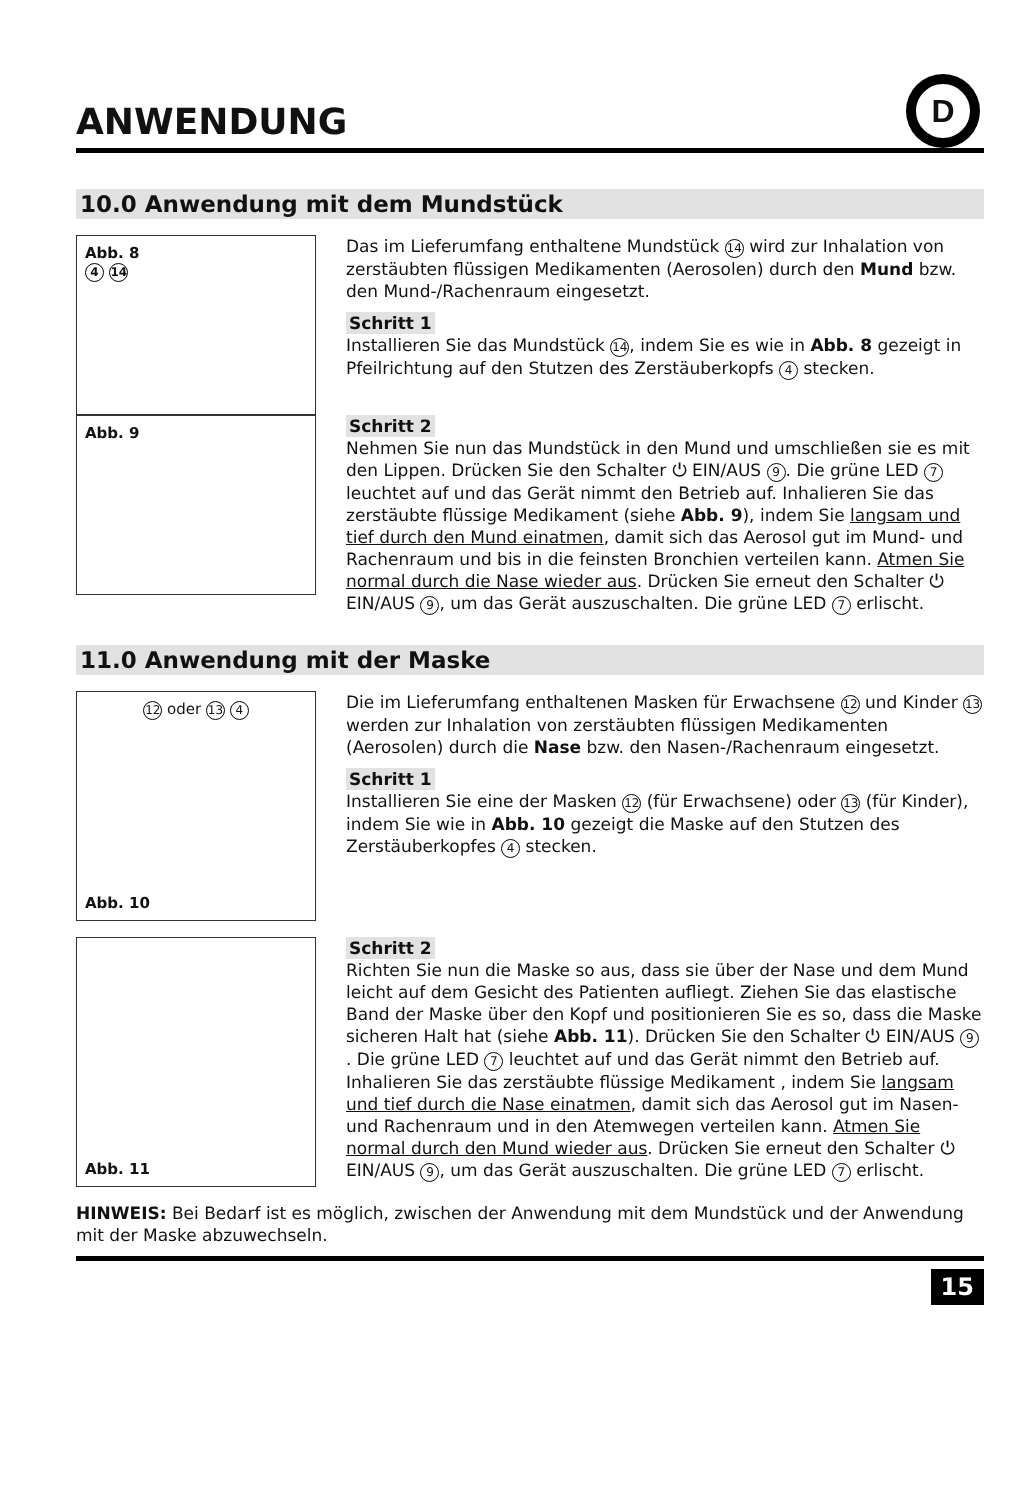ANWENDUNG
D
10.0 Anwendung mit dem Mundstück
Abb. 8
4 14
Das im Lieferumfang enthaltene Mundstück 14 wird zur Inhalation von zerstäubten flüssigen Medikamenten (Aerosolen) durch den Mund bzw. den Mund-/Rachenraum eingesetzt.
Schritt 1
Installieren Sie das Mundstück 14, indem Sie es wie in Abb. 8 gezeigt in Pfeilrichtung auf den Stutzen des Zerstäuberkopfs 4 stecken.
Abb. 9
Schritt 2
Nehmen Sie nun das Mundstück in den Mund und umschließen sie es mit den Lippen. Drücken Sie den Schalter ⏻ EIN/AUS 9. Die grüne LED 7 leuchtet auf und das Gerät nimmt den Betrieb auf. Inhalieren Sie das zerstäubte flüssige Medikament (siehe Abb. 9), indem Sie langsam und tief durch den Mund einatmen, damit sich das Aerosol gut im Mund- und Rachenraum und bis in die feinsten Bronchien verteilen kann. Atmen Sie normal durch die Nase wieder aus. Drücken Sie erneut den Schalter ⏻ EIN/AUS 9, um das Gerät auszuschalten. Die grüne LED 7 erlischt.
11.0 Anwendung mit der Maske
12 oder 13 4
Abb. 10
Die im Lieferumfang enthaltenen Masken für Erwachsene 12 und Kinder 13 werden zur Inhalation von zerstäubten flüssigen Medikamenten (Aerosolen) durch die Nase bzw. den Nasen-/Rachenraum eingesetzt.
Schritt 1
Installieren Sie eine der Masken 12 (für Erwachsene) oder 13 (für Kinder), indem Sie wie in Abb. 10 gezeigt die Maske auf den Stutzen des Zerstäuberkopfes 4 stecken.
Abb. 11
Schritt 2
Richten Sie nun die Maske so aus, dass sie über der Nase und dem Mund leicht auf dem Gesicht des Patienten aufliegt. Ziehen Sie das elastische Band der Maske über den Kopf und positionieren Sie es so, dass die Maske sicheren Halt hat (siehe Abb. 11). Drücken Sie den Schalter ⏻ EIN/AUS 9. Die grüne LED 7 leuchtet auf und das Gerät nimmt den Betrieb auf. Inhalieren Sie das zerstäubte flüssige Medikament , indem Sie langsam und tief durch die Nase einatmen, damit sich das Aerosol gut im Nasen- und Rachenraum und in den Atemwegen verteilen kann. Atmen Sie normal durch den Mund wieder aus. Drücken Sie erneut den Schalter ⏻ EIN/AUS 9, um das Gerät auszuschalten. Die grüne LED 7 erlischt.
HINWEIS: Bei Bedarf ist es möglich, zwischen der Anwendung mit dem Mundstück und der Anwendung mit der Maske abzuwechseln.
15